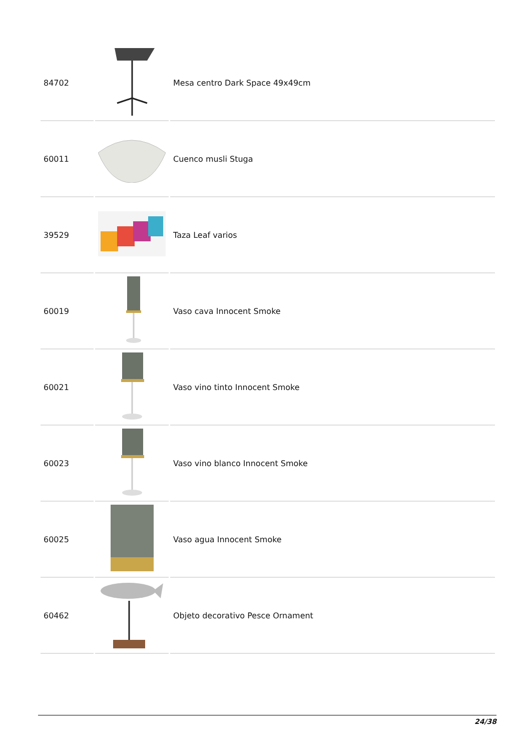| 84702 | | Mesa centro Dark Space 49x49cm |
| 60011 | | Cuenco musli Stuga |
| 39529 | | Taza Leaf varios |
| 60019 | | Vaso cava Innocent Smoke |
| 60021 | | Vaso vino tinto Innocent Smoke |
| 60023 | | Vaso vino blanco Innocent Smoke |
| 60025 | | Vaso agua Innocent Smoke |
| 60462 | | Objeto decorativo Pesce Ornament |
24/38